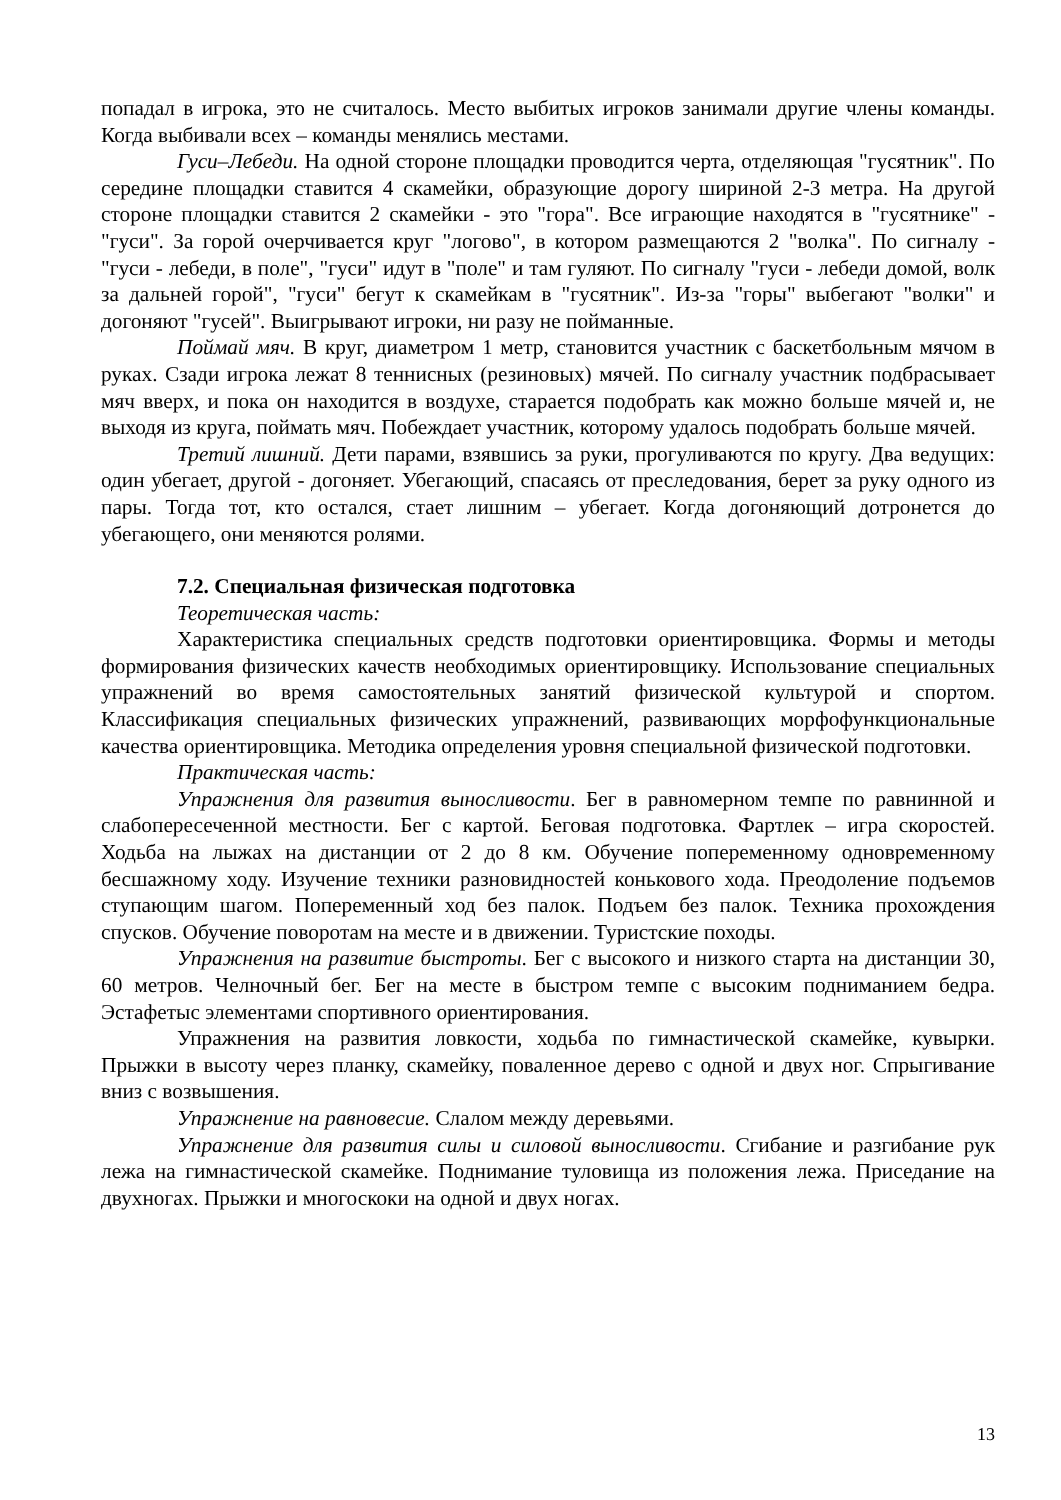попадал в игрока, это не считалось. Место выбитых игроков занимали другие члены команды. Когда выбивали всех – команды менялись местами.
Гуси–Лебеди. На одной стороне площадки проводится черта, отделяющая "гусятник". По середине площадки ставится 4 скамейки, образующие дорогу шириной 2-3 метра. На другой стороне площадки ставится 2 скамейки - это "гора". Все играющие находятся в "гусятнике" - "гуси". За горой очерчивается круг "логово", в котором размещаются 2 "волка". По сигналу - "гуси - лебеди, в поле", "гуси" идут в "поле" и там гуляют. По сигналу "гуси - лебеди домой, волк за дальней горой", "гуси" бегут к скамейкам в "гусятник". Из-за "горы" выбегают "волки" и догоняют "гусей". Выигрывают игроки, ни разу не пойманные.
Поймай мяч. В круг, диаметром 1 метр, становится участник с баскетбольным мячом в руках. Сзади игрока лежат 8 теннисных (резиновых) мячей. По сигналу участник подбрасывает мяч вверх, и пока он находится в воздухе, старается подобрать как можно больше мячей и, не выходя из круга, поймать мяч. Побеждает участник, которому удалось подобрать больше мячей.
Третий лишний. Дети парами, взявшись за руки, прогуливаются по кругу. Два ведущих: один убегает, другой - догоняет. Убегающий, спасаясь от преследования, берет за руку одного из пары. Тогда тот, кто остался, стает лишним – убегает. Когда догоняющий дотронется до убегающего, они меняются ролями.
7.2. Специальная физическая подготовка
Теоретическая часть:
Характеристика специальных средств подготовки ориентировщика. Формы и методы формирования физических качеств необходимых ориентировщику. Использование специальных упражнений во время самостоятельных занятий физической культурой и спортом. Классификация специальных физических упражнений, развивающих морфофункциональные качества ориентировщика. Методика определения уровня специальной физической подготовки.
Практическая часть:
Упражнения для развития выносливости. Бег в равномерном темпе по равнинной и слабопересеченной местности. Бег с картой. Беговая подготовка. Фартлек – игра скоростей. Ходьба на лыжах на дистанции от 2 до 8 км. Обучение попеременному одновременному бесшажному ходу. Изучение техники разновидностей конькового хода. Преодоление подъемов ступающим шагом. Попеременный ход без палок. Подъем без палок. Техника прохождения спусков. Обучение поворотам на месте и в движении. Туристские походы.
Упражнения на развитие быстроты. Бег с высокого и низкого старта на дистанции 30, 60 метров. Челночный бег. Бег на месте в быстром темпе с высоким подниманием бедра. Эстафетыс элементами спортивного ориентирования.
Упражнения на развития ловкости, ходьба по гимнастической скамейке, кувырки. Прыжки в высоту через планку, скамейку, поваленное дерево с одной и двух ног. Спрыгивание вниз с возвышения.
Упражнение на равновесие. Слалом между деревьями.
Упражнение для развития силы и силовой выносливости. Сгибание и разгибание рук лежа на гимнастической скамейке. Поднимание туловища из положения лежа. Приседание на двухногах. Прыжки и многоскоки на одной и двух ногах.
13